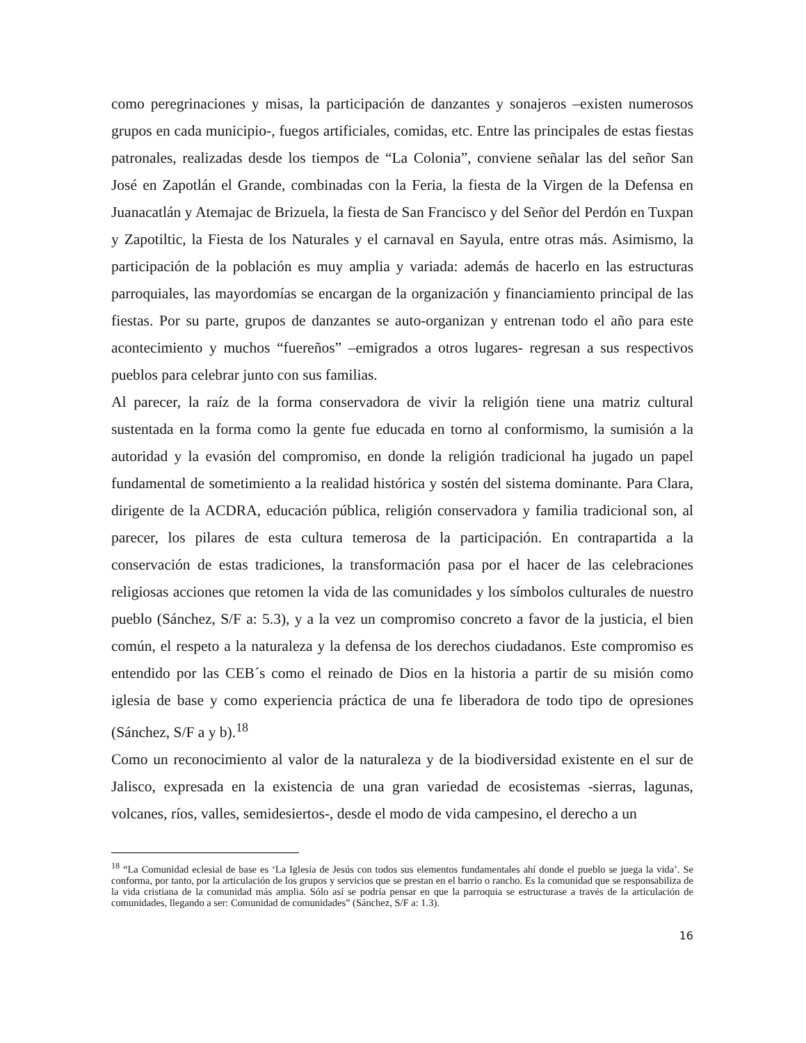como peregrinaciones y misas, la participación de danzantes y sonajeros –existen numerosos grupos en cada municipio-, fuegos artificiales, comidas, etc. Entre las principales de estas fiestas patronales, realizadas desde los tiempos de “La Colonia”, conviene señalar las del señor San José en Zapotlán el Grande, combinadas con la Feria, la fiesta de la Virgen de la Defensa en Juanacatlán y Atemajac de Brizuela, la fiesta de San Francisco y del Señor del Perdón en Tuxpan y Zapotiltic, la Fiesta de los Naturales y el carnaval en Sayula, entre otras más. Asimismo, la participación de la población es muy amplia y variada: además de hacerlo en las estructuras parroquiales, las mayordomías se encargan de la organización y financiamiento principal de las fiestas. Por su parte, grupos de danzantes se auto-organizan y entrenan todo el año para este acontecimiento y muchos “fuereños” –emigrados a otros lugares- regresan a sus respectivos pueblos para celebrar junto con sus familias.
Al parecer, la raíz de la forma conservadora de vivir la religión tiene una matriz cultural sustentada en la forma como la gente fue educada en torno al conformismo, la sumisión a la autoridad y la evasión del compromiso, en donde la religión tradicional ha jugado un papel fundamental de sometimiento a la realidad histórica y sostén del sistema dominante. Para Clara, dirigente de la ACDRA, educación pública, religión conservadora y familia tradicional son, al parecer, los pilares de esta cultura temerosa de la participación. En contrapartida a la conservación de estas tradiciones, la transformación pasa por el hacer de las celebraciones religiosas acciones que retomen la vida de las comunidades y los símbolos culturales de nuestro pueblo (Sánchez, S/F a: 5.3), y a la vez un compromiso concreto a favor de la justicia, el bien común, el respeto a la naturaleza y la defensa de los derechos ciudadanos. Este compromiso es entendido por las CEB´s como el reinado de Dios en la historia a partir de su misión como iglesia de base y como experiencia práctica de una fe liberadora de todo tipo de opresiones (Sánchez, S/F a y b).<sup>18</sup>
Como un reconocimiento al valor de la naturaleza y de la biodiversidad existente en el sur de Jalisco, expresada en la existencia de una gran variedad de ecosistemas -sierras, lagunas, volcanes, ríos, valles, semidesiertos-, desde el modo de vida campesino, el derecho a un
<sup>18</sup> “La Comunidad eclesial de base es ‘La Iglesia de Jesús con todos sus elementos fundamentales ahí donde el pueblo se juega la vida’. Se conforma, por tanto, por la articulación de los grupos y servicios que se prestan en el barrio o rancho. Es la comunidad que se responsabiliza de la vida cristiana de la comunidad más amplia. Sólo así se podría pensar en que la parroquia se estructurase a través de la articulación de comunidades, llegando a ser: Comunidad de comunidades” (Sánchez, S/F a: 1.3).
16